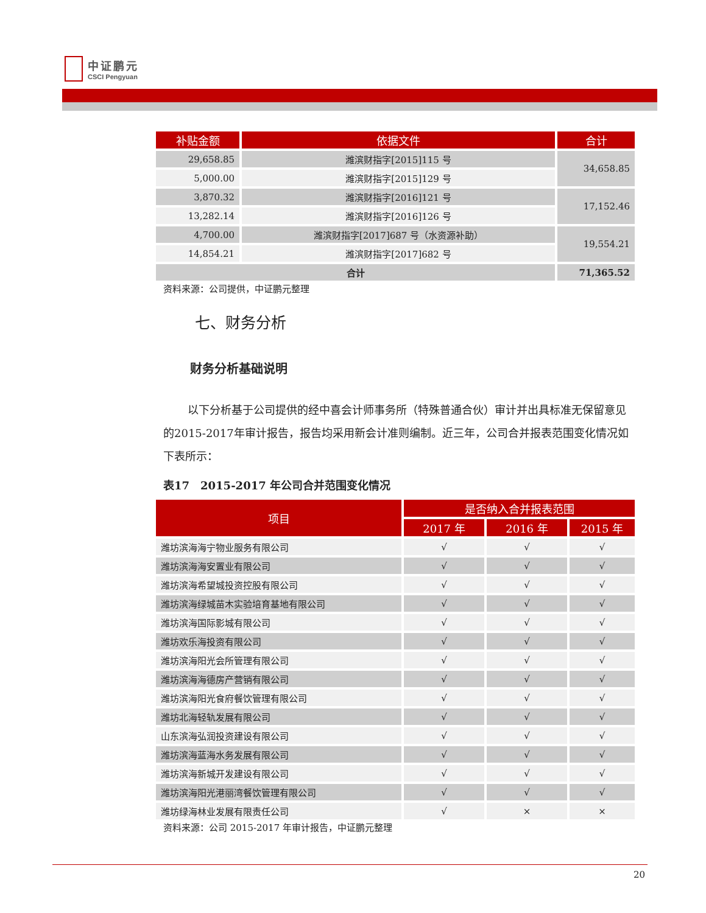中证鹏元
CSCI Pengyuan
| 补贴金额 | 依据文件 | 合计 |
| --- | --- | --- |
| 29,658.85 | 潍滨财指字[2015]115 号 | 34,658.85 |
| 5,000.00 | 潍滨财指字[2015]129 号 | |
| 3,870.32 | 潍滨财指字[2016]121 号 | 17,152.46 |
| 13,282.14 | 潍滨财指字[2016]126 号 | |
| 4,700.00 | 潍滨财指字[2017]687 号（水资源补助） | 19,554.21 |
| 14,854.21 | 潍滨财指字[2017]682 号 | |
| 合计 | | 71,365.52 |
资料来源：公司提供，中证鹏元整理
七、财务分析
财务分析基础说明
以下分析基于公司提供的经中喜会计师事务所（特殊普通合伙）审计并出具标准无保留意见的2015-2017年审计报告，报告均采用新会计准则编制。近三年，公司合并报表范围变化情况如下表所示：
表17　2015-2017 年公司合并范围变化情况
| 项目 | 是否纳入合并报表范围 | | |
| --- | --- | --- | --- |
| | 2017 年 | 2016 年 | 2015 年 |
| 潍坊滨海海宁物业服务有限公司 | √ | √ | √ |
| 潍坊滨海海安置业有限公司 | √ | √ | √ |
| 潍坊滨海希望城投资控股有限公司 | √ | √ | √ |
| 潍坊滨海绿城苗木实验培育基地有限公司 | √ | √ | √ |
| 潍坊滨海国际影城有限公司 | √ | √ | √ |
| 潍坊欢乐海投资有限公司 | √ | √ | √ |
| 潍坊滨海阳光会所管理有限公司 | √ | √ | √ |
| 潍坊滨海海德房产营销有限公司 | √ | √ | √ |
| 潍坊滨海阳光食府餐饮管理有限公司 | √ | √ | √ |
| 潍坊北海轻轨发展有限公司 | √ | √ | √ |
| 山东滨海弘润投资建设有限公司 | √ | √ | √ |
| 潍坊滨海蓝海水务发展有限公司 | √ | √ | √ |
| 潍坊滨海新城开发建设有限公司 | √ | √ | √ |
| 潍坊滨海阳光港丽湾餐饮管理有限公司 | √ | √ | √ |
| 潍坊绿海林业发展有限责任公司 | √ | × | × |
资料来源：公司 2015-2017 年审计报告，中证鹏元整理
20